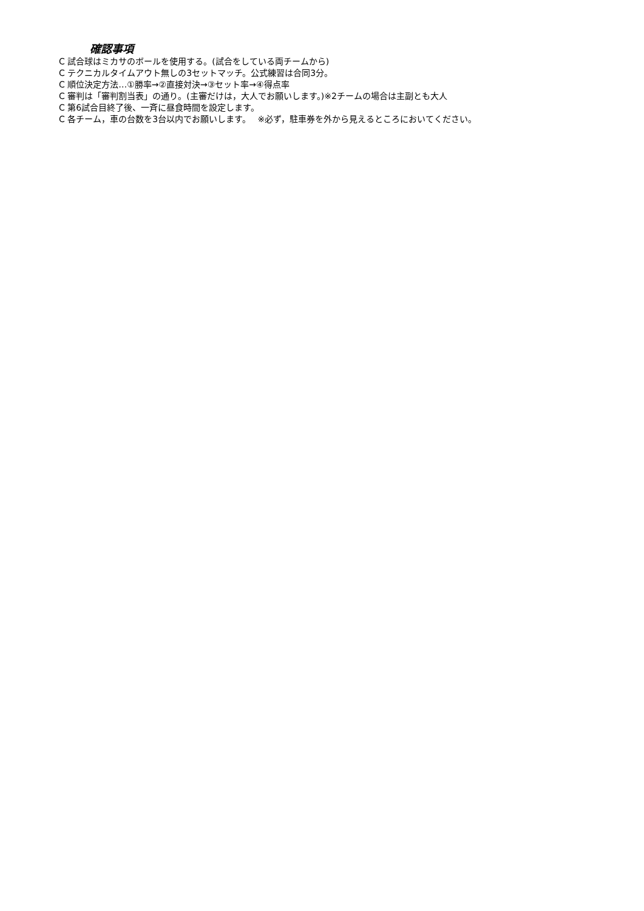確認事項
C 試合球はミカサのボールを使用する。(試合をしている両チームから)
C テクニカルタイムアウト無しの3セットマッチ。公式練習は合同3分。
C 順位決定方法…①勝率→②直接対決→③セット率→④得点率
C 審判は「審判割当表」の通り。(主審だけは，大人でお願いします。)※2チームの場合は主副とも大人
C 第6試合目終了後、一斉に昼食時間を設定します。
C 各チーム，車の台数を3台以内でお願いします。　 ※必ず，駐車券を外から見えるところにおいてください。